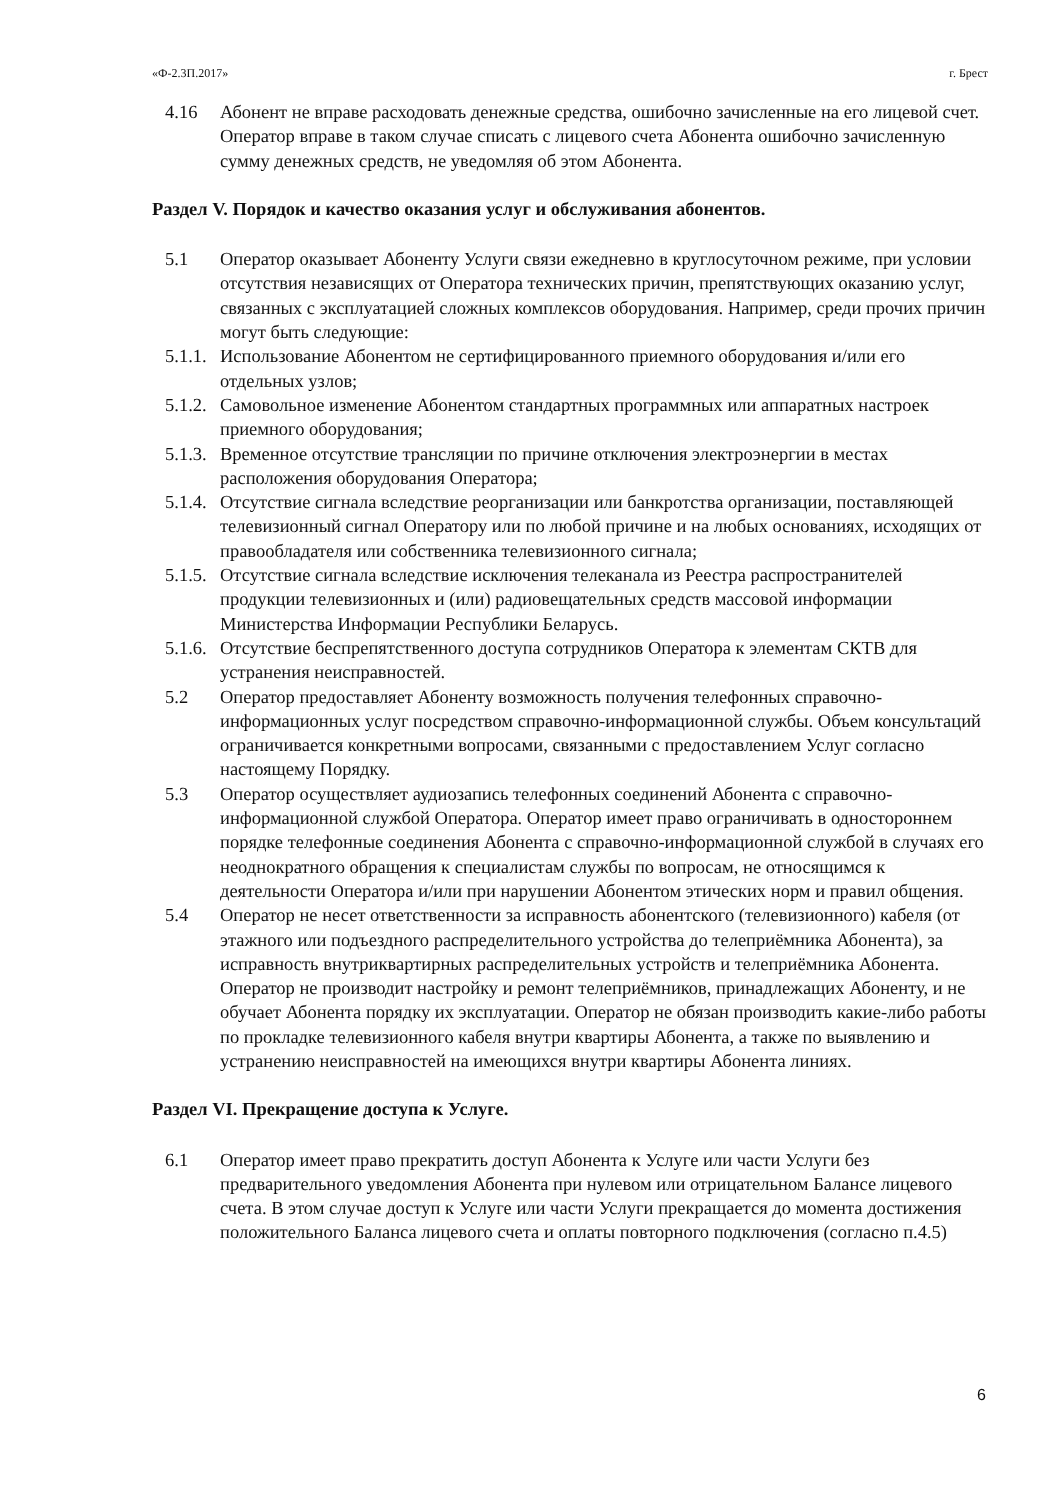«Ф-2.3П.2017» г. Брест
4.16 Абонент не вправе расходовать денежные средства, ошибочно зачисленные на его лицевой счет. Оператор вправе в таком случае списать с лицевого счета Абонента ошибочно зачисленную сумму денежных средств, не уведомляя об этом Абонента.
Раздел V. Порядок и качество оказания услуг и обслуживания абонентов.
5.1 Оператор оказывает Абоненту Услуги связи ежедневно в круглосуточном режиме, при условии отсутствия независящих от Оператора технических причин, препятствующих оказанию услуг, связанных с эксплуатацией сложных комплексов оборудования. Например, среди прочих причин могут быть следующие:
5.1.1. Использование Абонентом не сертифицированного приемного оборудования и/или его отдельных узлов;
5.1.2. Самовольное изменение Абонентом стандартных программных или аппаратных настроек приемного оборудования;
5.1.3. Временное отсутствие трансляции по причине отключения электроэнергии в местах расположения оборудования Оператора;
5.1.4. Отсутствие сигнала вследствие реорганизации или банкротства организации, поставляющей телевизионный сигнал Оператору или по любой причине и на любых основаниях, исходящих от правообладателя или собственника телевизионного сигнала;
5.1.5. Отсутствие сигнала вследствие исключения телеканала из Реестра распространителей продукции телевизионных и (или) радиовещательных средств массовой информации Министерства Информации Республики Беларусь.
5.1.6. Отсутствие беспрепятственного доступа сотрудников Оператора к элементам СКТВ для устранения неисправностей.
5.2 Оператор предоставляет Абоненту возможность получения телефонных справочно-информационных услуг посредством справочно-информационной службы. Объем консультаций ограничивается конкретными вопросами, связанными с предоставлением Услуг согласно настоящему Порядку.
5.3 Оператор осуществляет аудиозапись телефонных соединений Абонента с справочно-информационной службой Оператора. Оператор имеет право ограничивать в одностороннем порядке телефонные соединения Абонента с справочно-информационной службой в случаях его неоднократного обращения к специалистам службы по вопросам, не относящимся к деятельности Оператора и/или при нарушении Абонентом этических норм и правил общения.
5.4 Оператор не несет ответственности за исправность абонентского (телевизионного) кабеля (от этажного или подъездного распределительного устройства до телеприёмника Абонента), за исправность внутриквартирных распределительных устройств и телеприёмника Абонента. Оператор не производит настройку и ремонт телеприёмников, принадлежащих Абоненту, и не обучает Абонента порядку их эксплуатации. Оператор не обязан производить какие-либо работы по прокладке телевизионного кабеля внутри квартиры Абонента, а также по выявлению и устранению неисправностей на имеющихся внутри квартиры Абонента линиях.
Раздел VI. Прекращение доступа к Услуге.
6.1 Оператор имеет право прекратить доступ Абонента к Услуге или части Услуги без предварительного уведомления Абонента при нулевом или отрицательном Балансе лицевого счета. В этом случае доступ к Услуге или части Услуги прекращается до момента достижения положительного Баланса лицевого счета и оплаты повторного подключения (согласно п.4.5)
6